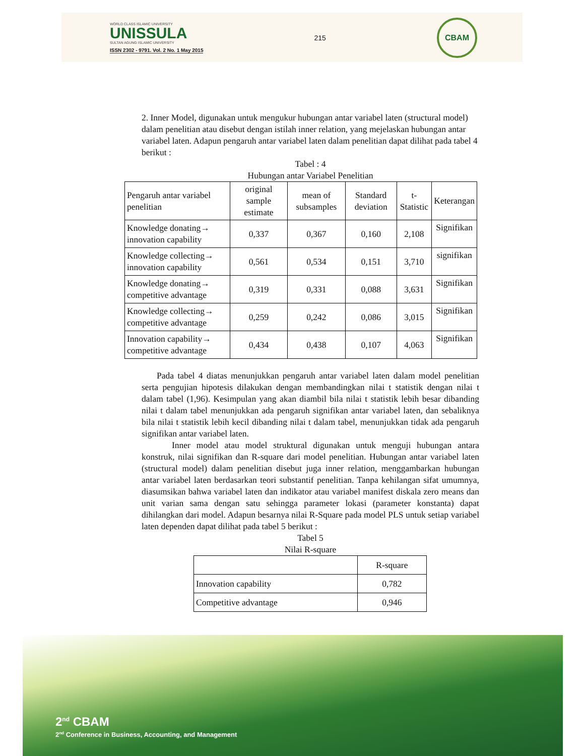WORLD CLASS ISLAMIC UNIVERSITY
UNISSULA
SULTAN AGUNG ISLAMIC UNIVERSITY
ISSN 2302 - 9791. Vol. 2 No. 1 May 2015
215
CBAM
2. Inner Model, digunakan untuk mengukur hubungan antar variabel laten (structural model) dalam penelitian atau disebut dengan istilah inner relation, yang mejelaskan hubungan antar variabel laten. Adapun pengaruh antar variabel laten dalam penelitian dapat dilihat pada tabel 4 berikut :
Tabel : 4
Hubungan antar Variabel Penelitian
| Pengaruh antar variabel penelitian | original sample estimate | mean of subsamples | Standard deviation | t-Statistic | Keterangan |
| --- | --- | --- | --- | --- | --- |
| Knowledge donating→ innovation capability | 0,337 | 0,367 | 0,160 | 2,108 | Signifikan |
| Knowledge collecting→ innovation capability | 0,561 | 0,534 | 0,151 | 3,710 | signifikan |
| Knowledge donating→ competitive advantage | 0,319 | 0,331 | 0,088 | 3,631 | Signifikan |
| Knowledge collecting→ competitive advantage | 0,259 | 0,242 | 0,086 | 3,015 | Signifikan |
| Innovation capability→ competitive advantage | 0,434 | 0,438 | 0,107 | 4,063 | Signifikan |
Pada tabel 4 diatas menunjukkan pengaruh antar variabel laten dalam model penelitian serta pengujian hipotesis dilakukan dengan membandingkan nilai t statistik dengan nilai t dalam tabel (1,96). Kesimpulan yang akan diambil bila nilai t statistik lebih besar dibanding nilai t dalam tabel menunjukkan ada pengaruh signifikan antar variabel laten, dan sebaliknya bila nilai t statistik lebih kecil dibanding nilai t dalam tabel, menunjukkan tidak ada pengaruh signifikan antar variabel laten.
Inner model atau model struktural digunakan untuk menguji hubungan antara konstruk, nilai signifikan dan R-square dari model penelitian. Hubungan antar variabel laten (structural model) dalam penelitian disebut juga inner relation, menggambarkan hubungan antar variabel laten berdasarkan teori substantif penelitian. Tanpa kehilangan sifat umumnya, diasumsikan bahwa variabel laten dan indikator atau variabel manifest diskala zero means dan unit varian sama dengan satu sehingga parameter lokasi (parameter konstanta) dapat dihilangkan dari model. Adapun besarnya nilai R-Square pada model PLS untuk setiap variabel laten dependen dapat dilihat pada tabel 5 berikut :
Tabel 5
Nilai R-square
| | R-square |
| Innovation capability | 0,782 |
| Competitive advantage | 0,946 |
2<sup>nd</sup> CBAM
2<sup>nd</sup> Conference in Business, Accounting, and Management